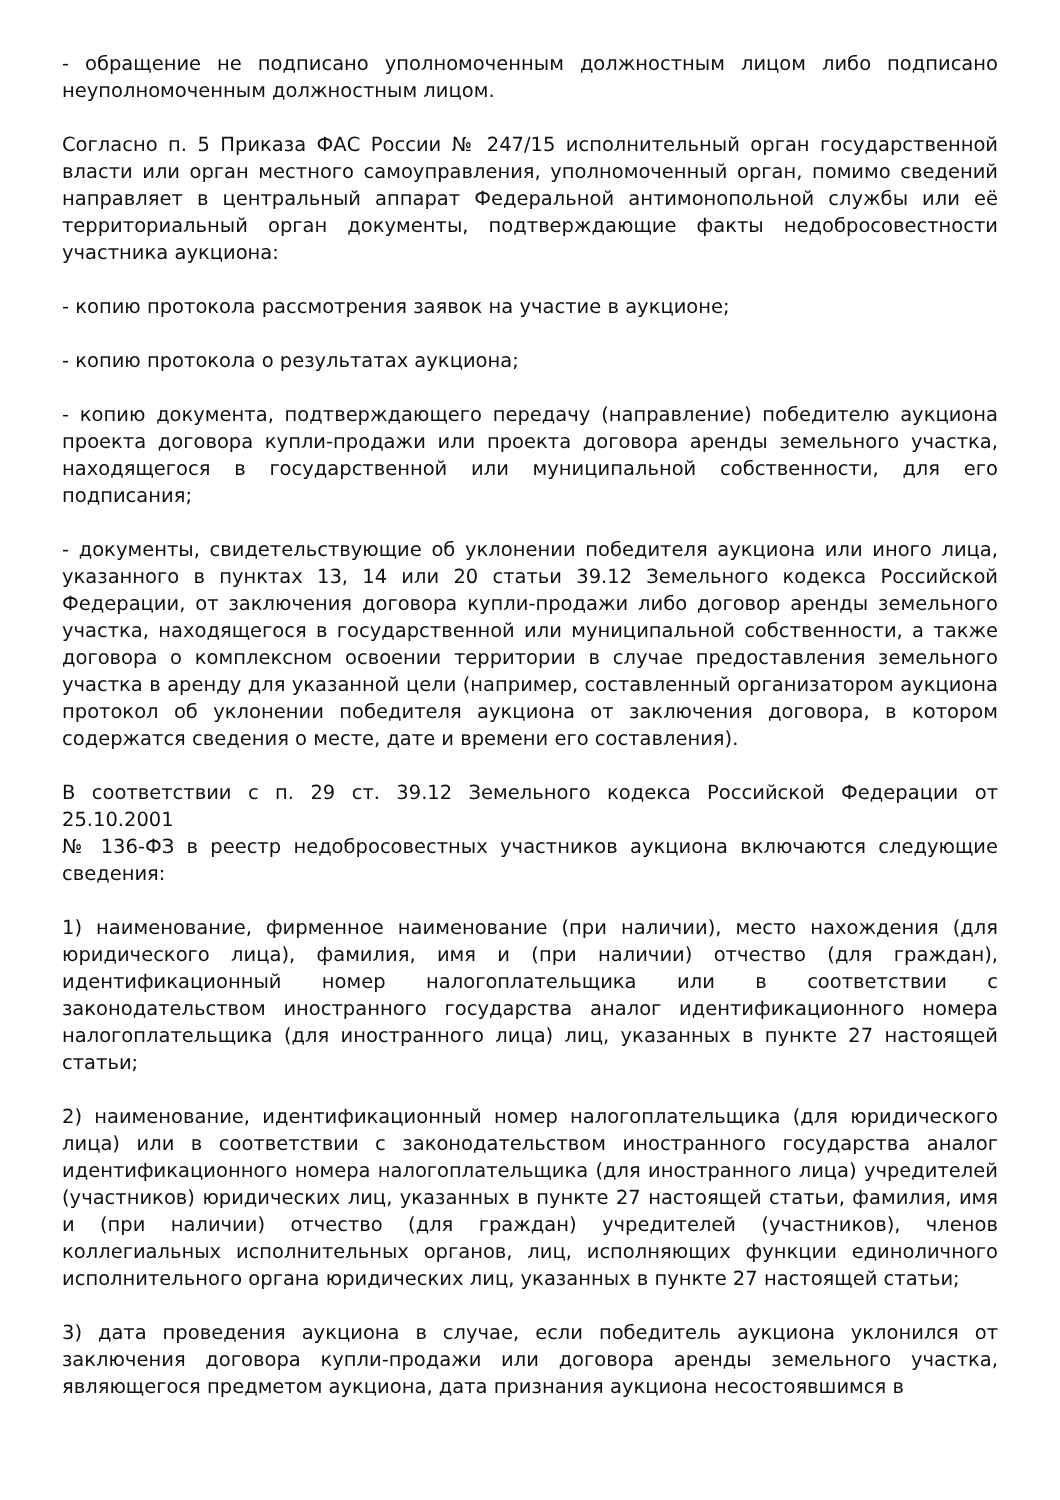- обращение не подписано уполномоченным должностным лицом либо подписано неуполномоченным должностным лицом.
Согласно п. 5 Приказа ФАС России № 247/15 исполнительный орган государственной власти или орган местного самоуправления, уполномоченный орган, помимо сведений направляет в центральный аппарат Федеральной антимонопольной службы или её территориальный орган документы, подтверждающие факты недобросовестности участника аукциона:
- копию протокола рассмотрения заявок на участие в аукционе;
- копию протокола о результатах аукциона;
- копию документа, подтверждающего передачу (направление) победителю аукциона проекта договора купли-продажи или проекта договора аренды земельного участка, находящегося в государственной или муниципальной собственности, для его подписания;
- документы, свидетельствующие об уклонении победителя аукциона или иного лица, указанного в пунктах 13, 14 или 20 статьи 39.12 Земельного кодекса Российской Федерации, от заключения договора купли-продажи либо договор аренды земельного участка, находящегося в государственной или муниципальной собственности, а также договора о комплексном освоении территории в случае предоставления земельного участка в аренду для указанной цели (например, составленный организатором аукциона протокол об уклонении победителя аукциона от заключения договора, в котором содержатся сведения о месте, дате и времени его составления).
В соответствии с п. 29 ст. 39.12 Земельного кодекса Российской Федерации от 25.10.2001
№ 136-ФЗ в реестр недобросовестных участников аукциона включаются следующие сведения:
1) наименование, фирменное наименование (при наличии), место нахождения (для юридического лица), фамилия, имя и (при наличии) отчество (для граждан), идентификационный номер налогоплательщика или в соответствии с законодательством иностранного государства аналог идентификационного номера налогоплательщика (для иностранного лица) лиц, указанных в пункте 27 настоящей статьи;
2) наименование, идентификационный номер налогоплательщика (для юридического лица) или в соответствии с законодательством иностранного государства аналог идентификационного номера налогоплательщика (для иностранного лица) учредителей (участников) юридических лиц, указанных в пункте 27 настоящей статьи, фамилия, имя и (при наличии) отчество (для граждан) учредителей (участников), членов коллегиальных исполнительных органов, лиц, исполняющих функции единоличного исполнительного органа юридических лиц, указанных в пункте 27 настоящей статьи;
3) дата проведения аукциона в случае, если победитель аукциона уклонился от заключения договора купли-продажи или договора аренды земельного участка, являющегося предметом аукциона, дата признания аукциона несостоявшимся в